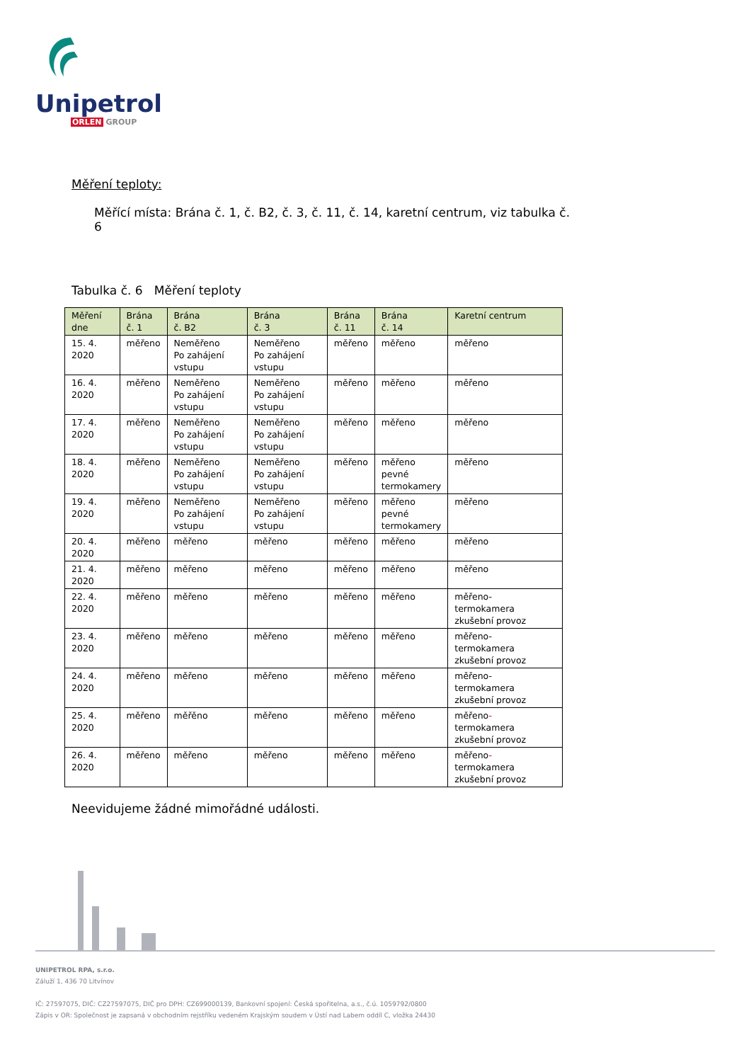Unipetrol
ORLEN GROUP
Měření teploty:
Měřící místa: Brána č. 1, č. B2, č. 3, č. 11, č. 14, karetní centrum, viz tabulka č. 6
Tabulka č. 6 Měření teploty
| Měření dne | Brána č. 1 | Brána č. B2 | Brána č. 3 | Brána č. 11 | Brána č. 14 | Karetní centrum |
| --- | --- | --- | --- | --- | --- | --- |
| 15. 4. 2020 | měřeno | Neměřeno Po zahájení vstupu | Neměřeno Po zahájení vstupu | měřeno | měřeno | měřeno |
| 16. 4. 2020 | měřeno | Neměřeno Po zahájení vstupu | Neměřeno Po zahájení vstupu | měřeno | měřeno | měřeno |
| 17. 4. 2020 | měřeno | Neměřeno Po zahájení vstupu | Neměřeno Po zahájení vstupu | měřeno | měřeno | měřeno |
| 18. 4. 2020 | měřeno | Neměřeno Po zahájení vstupu | Neměřeno Po zahájení vstupu | měřeno | měřeno pevné termokamery | měřeno |
| 19. 4. 2020 | měřeno | Neměřeno Po zahájení vstupu | Neměřeno Po zahájení vstupu | měřeno | měřeno pevné termokamery | měřeno |
| 20. 4. 2020 | měřeno | měřeno | měřeno | měřeno | měřeno | měřeno |
| 21. 4. 2020 | měřeno | měřeno | měřeno | měřeno | měřeno | měřeno |
| 22. 4. 2020 | měřeno | měřeno | měřeno | měřeno | měřeno | měřeno- termokamera zkušební provoz |
| 23. 4. 2020 | měřeno | měřeno | měřeno | měřeno | měřeno | měřeno- termokamera zkušební provoz |
| 24. 4. 2020 | měřeno | měřeno | měřeno | měřeno | měřeno | měřeno- termokamera zkušební provoz |
| 25. 4. 2020 | měřeno | měřěno | měřeno | měřeno | měřeno | měřeno - termokamera zkušební provoz |
| 26. 4. 2020 | měřeno | měřeno | měřeno | měřeno | měřeno | měřeno - termokamera zkušební provoz |
Neevidujeme žádné mimořádné události.
UNIPETROL RPA, s.r.o.
Záluží 1, 436 70 Litvínov
IČ: 27597075, DIČ: CZ27597075, DIČ pro DPH: CZ699000139, Bankovní spojení: Česká spořitelna, a.s., č.ú. 1059792/0800
Zápis v OR: Společnost je zapsaná v obchodním rejstříku vedeném Krajským soudem v Ústí nad Labem oddíl C, vložka 24430